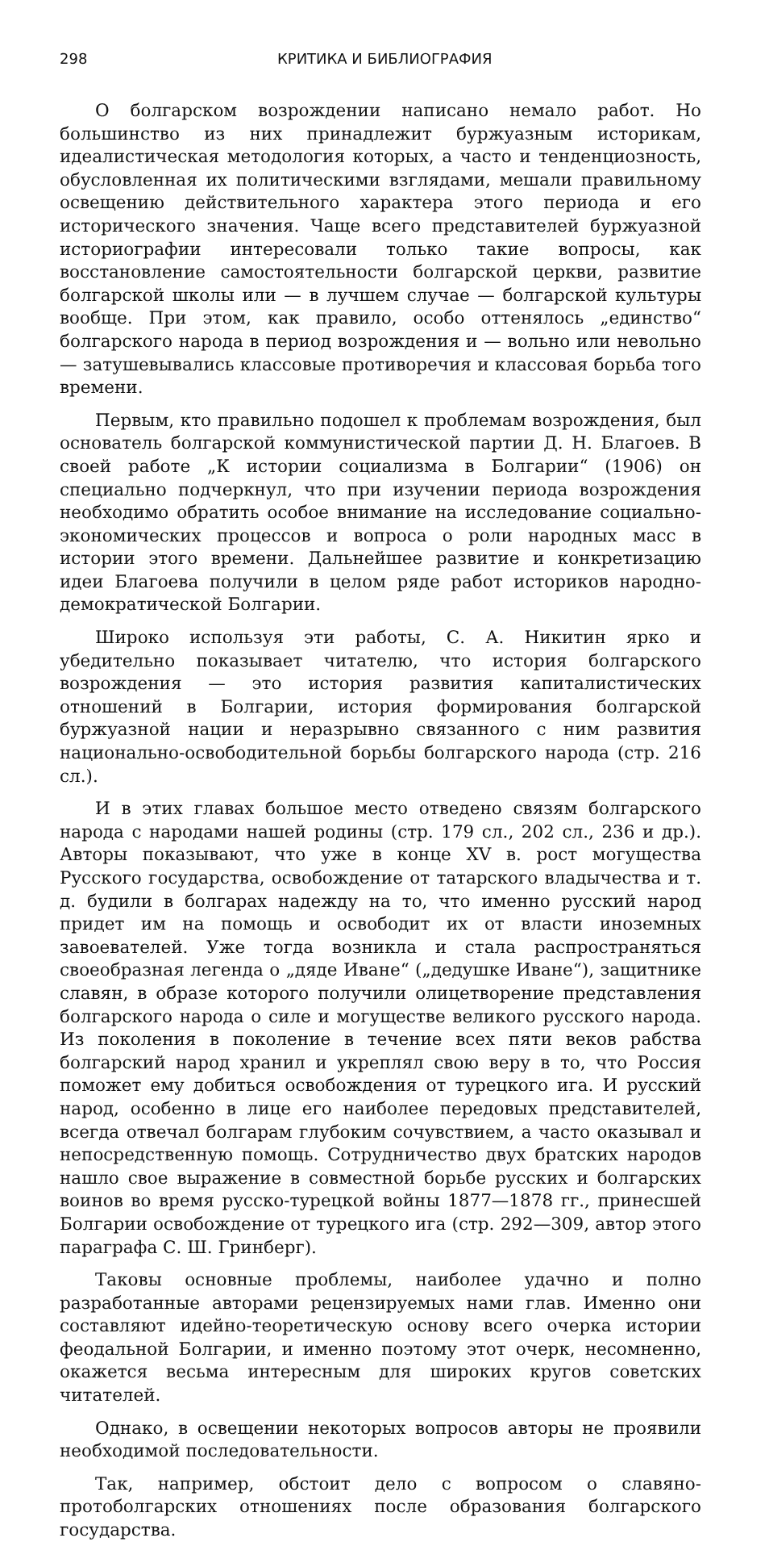298 КРИТИКА И БИБЛИОГРАФИЯ
О болгарском возрождении написано немало работ. Но большинство из них принадлежит буржуазным историкам, идеалистическая методология которых, а часто и тенденциозность, обусловленная их политическими взглядами, мешали правильному освещению действительного характера этого периода и его исторического значения. Чаще всего представителей буржуазной историографии интересовали только такие вопросы, как восстановление самостоятельности болгарской церкви, развитие болгарской школы или — в лучшем случае — болгарской культуры вообще. При этом, как правило, особо оттенялось „единство“ болгарского народа в период возрождения и — вольно или невольно — затушевывались классовые противоречия и классовая борьба того времени.
Первым, кто правильно подошел к проблемам возрождения, был основатель болгарской коммунистической партии Д. Н. Благоев. В своей работе „К истории социализма в Болгарии“ (1906) он специально подчеркнул, что при изучении периода возрождения необходимо обратить особое внимание на исследование социально-экономических процессов и вопроса о роли народных масс в истории этого времени. Дальнейшее развитие и конкретизацию идеи Благоева получили в целом ряде работ историков народно-демократической Болгарии.
Широко используя эти работы, С. А. Никитин ярко и убедительно показывает читателю, что история болгарского возрождения — это история развития капиталистических отношений в Болгарии, история формирования болгарской буржуазной нации и неразрывно связанного с ним развития национально-освободительной борьбы болгарского народа (стр. 216 сл.).
И в этих главах большое место отведено связям болгарского народа с народами нашей родины (стр. 179 сл., 202 сл., 236 и др.). Авторы показывают, что уже в конце XV в. рост могущества Русского государства, освобождение от татарского владычества и т. д. будили в болгарах надежду на то, что именно русский народ придет им на помощь и освободит их от власти иноземных завоевателей. Уже тогда возникла и стала распространяться своеобразная легенда о „дяде Иване“ („дедушке Иване“), защитнике славян, в образе которого получили олицетворение представления болгарского народа о силе и могуществе великого русского народа. Из поколения в поколение в течение всех пяти веков рабства болгарский народ хранил и укреплял свою веру в то, что Россия поможет ему добиться освобождения от турецкого ига. И русский народ, особенно в лице его наиболее передовых представителей, всегда отвечал болгарам глубоким сочувствием, а часто оказывал и непосредственную помощь. Сотрудничество двух братских народов нашло свое выражение в совместной борьбе русских и болгарских воинов во время русско-турецкой войны 1877—1878 гг., принесшей Болгарии освобождение от турецкого ига (стр. 292—309, автор этого параграфа С. Ш. Гринберг).
Таковы основные проблемы, наиболее удачно и полно разработанные авторами рецензируемых нами глав. Именно они составляют идейно-теоретическую основу всего очерка истории феодальной Болгарии, и именно поэтому этот очерк, несомненно, окажется весьма интересным для широких кругов советских читателей.
Однако, в освещении некоторых вопросов авторы не проявили необходимой последовательности.
Так, например, обстоит дело с вопросом о славяно-протоболгарских отношениях после образования болгарского государства.